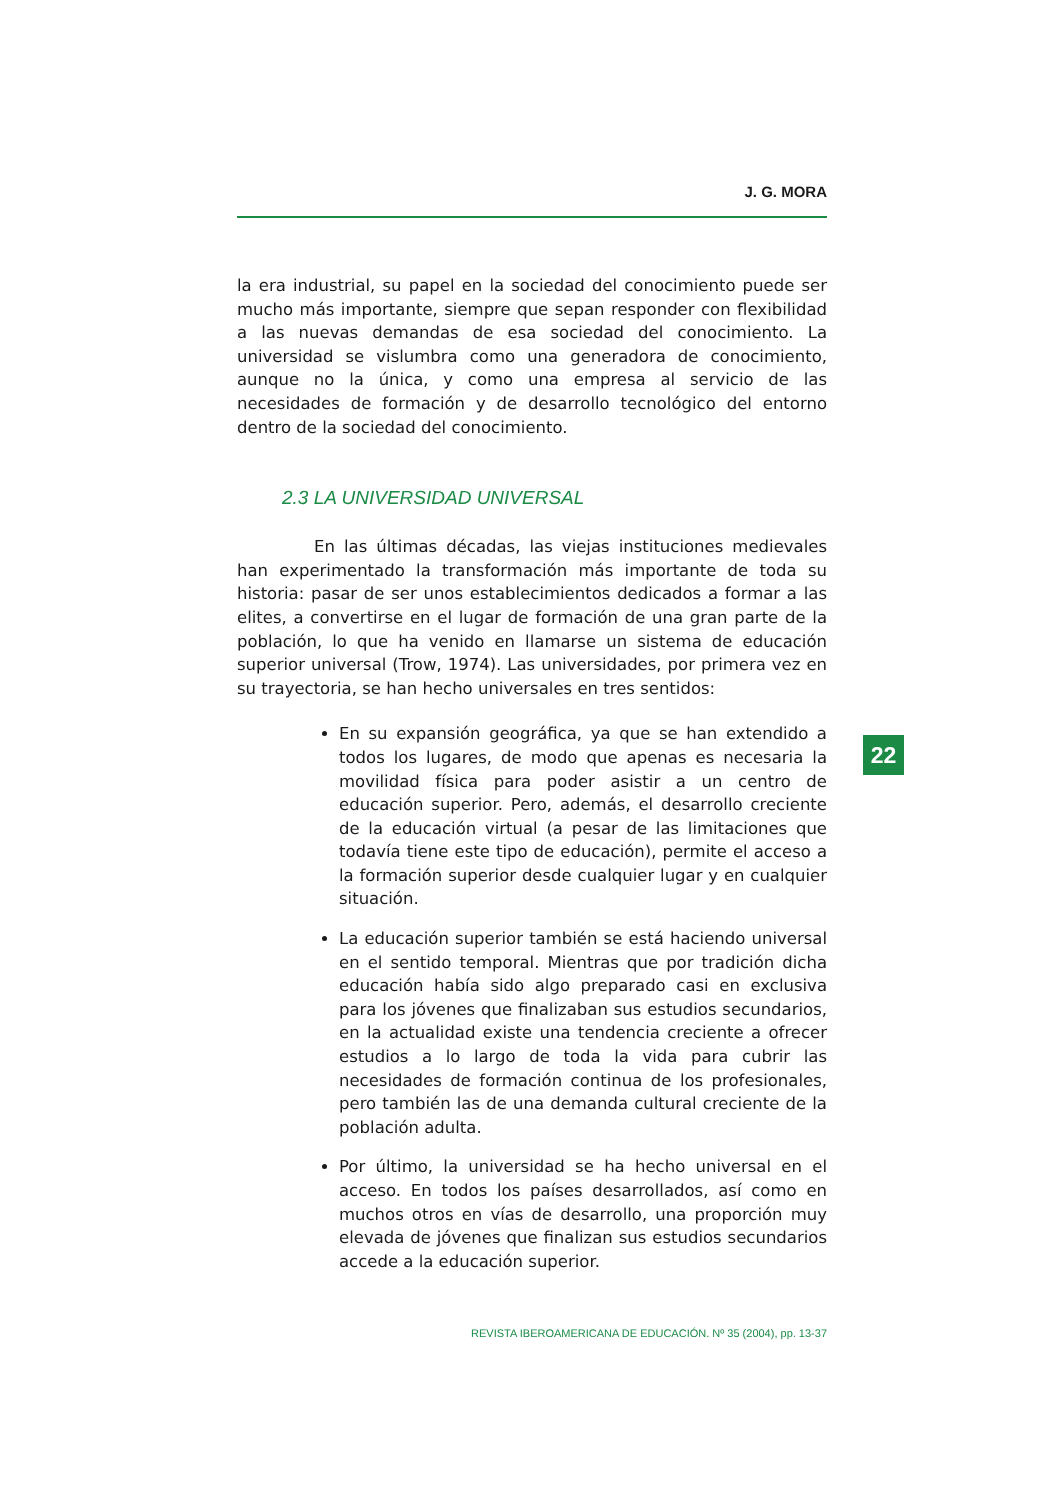J. G. MORA
la era industrial, su papel en la sociedad del conocimiento puede ser mucho más importante, siempre que sepan responder con flexibilidad a las nuevas demandas de esa sociedad del conocimiento. La universidad se vislumbra como una generadora de conocimiento, aunque no la única, y como una empresa al servicio de las necesidades de formación y de desarrollo tecnológico del entorno dentro de la sociedad del conocimiento.
2.3 LA UNIVERSIDAD UNIVERSAL
En las últimas décadas, las viejas instituciones medievales han experimentado la transformación más importante de toda su historia: pasar de ser unos establecimientos dedicados a formar a las elites, a convertirse en el lugar de formación de una gran parte de la población, lo que ha venido en llamarse un sistema de educación superior universal (Trow, 1974). Las universidades, por primera vez en su trayectoria, se han hecho universales en tres sentidos:
En su expansión geográfica, ya que se han extendido a todos los lugares, de modo que apenas es necesaria la movilidad física para poder asistir a un centro de educación superior. Pero, además, el desarrollo creciente de la educación virtual (a pesar de las limitaciones que todavía tiene este tipo de educación), permite el acceso a la formación superior desde cualquier lugar y en cualquier situación.
La educación superior también se está haciendo universal en el sentido temporal. Mientras que por tradición dicha educación había sido algo preparado casi en exclusiva para los jóvenes que finalizaban sus estudios secundarios, en la actualidad existe una tendencia creciente a ofrecer estudios a lo largo de toda la vida para cubrir las necesidades de formación continua de los profesionales, pero también las de una demanda cultural creciente de la población adulta.
Por último, la universidad se ha hecho universal en el acceso. En todos los países desarrollados, así como en muchos otros en vías de desarrollo, una proporción muy elevada de jóvenes que finalizan sus estudios secundarios accede a la educación superior.
22
REVISTA IBEROAMERICANA DE EDUCACIÓN. Nº 35 (2004), pp. 13-37